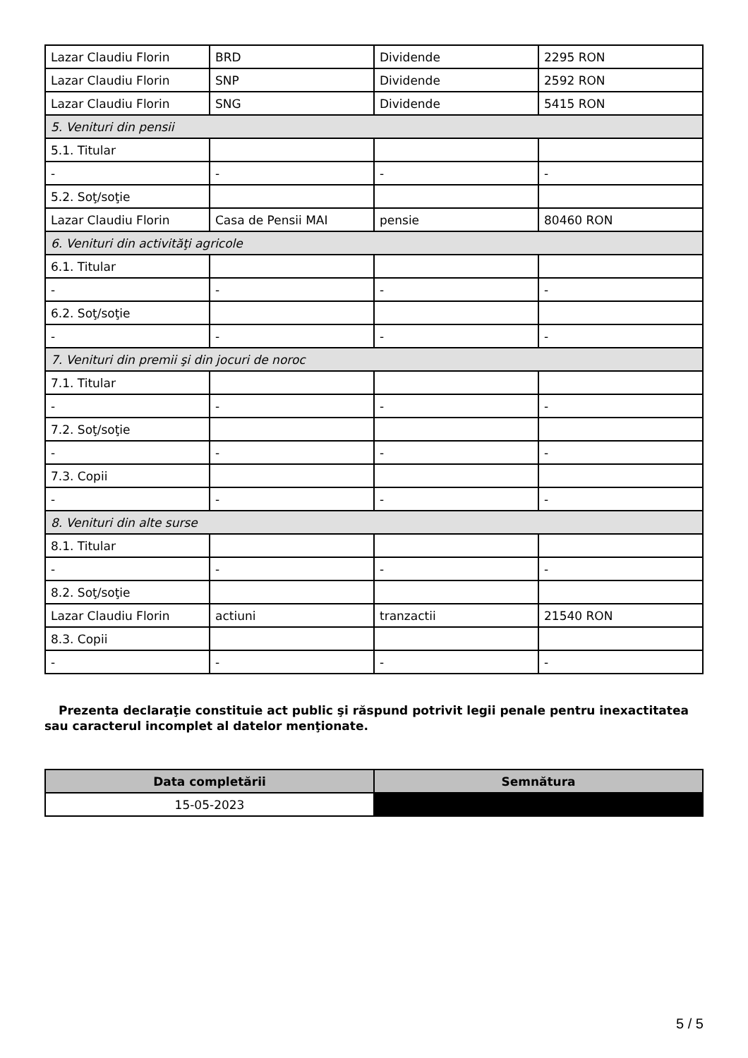| Lazar Claudiu Florin | BRD | Dividende | 2295 RON |
| Lazar Claudiu Florin | SNP | Dividende | 2592 RON |
| Lazar Claudiu Florin | SNG | Dividende | 5415 RON |
| 5. Venituri din pensii | | | |
| 5.1. Titular | | | |
| - | - | - | - |
| 5.2. Soţ/soţie | | | |
| Lazar Claudiu Florin | Casa de Pensii MAI | pensie | 80460 RON |
| 6. Venituri din activităţi agricole | | | |
| 6.1. Titular | | | |
| - | - | - | - |
| 6.2. Soţ/soţie | | | |
| - | - | - | - |
| 7. Venituri din premii şi din jocuri de noroc | | | |
| 7.1. Titular | | | |
| - | - | - | - |
| 7.2. Soţ/soţie | | | |
| - | - | - | - |
| 7.3. Copii | | | |
| - | - | - | - |
| 8. Venituri din alte surse | | | |
| 8.1. Titular | | | |
| - | - | - | - |
| 8.2. Soţ/soţie | | | |
| Lazar Claudiu Florin | actiuni | tranzactii | 21540 RON |
| 8.3. Copii | | | |
| - | - | - | - |
Prezenta declaraţie constituie act public şi răspund potrivit legii penale pentru inexactitatea sau caracterul incomplet al datelor menţionate.
| Data completării | Semnătura |
| --- | --- |
| 15-05-2023 | |
5 / 5